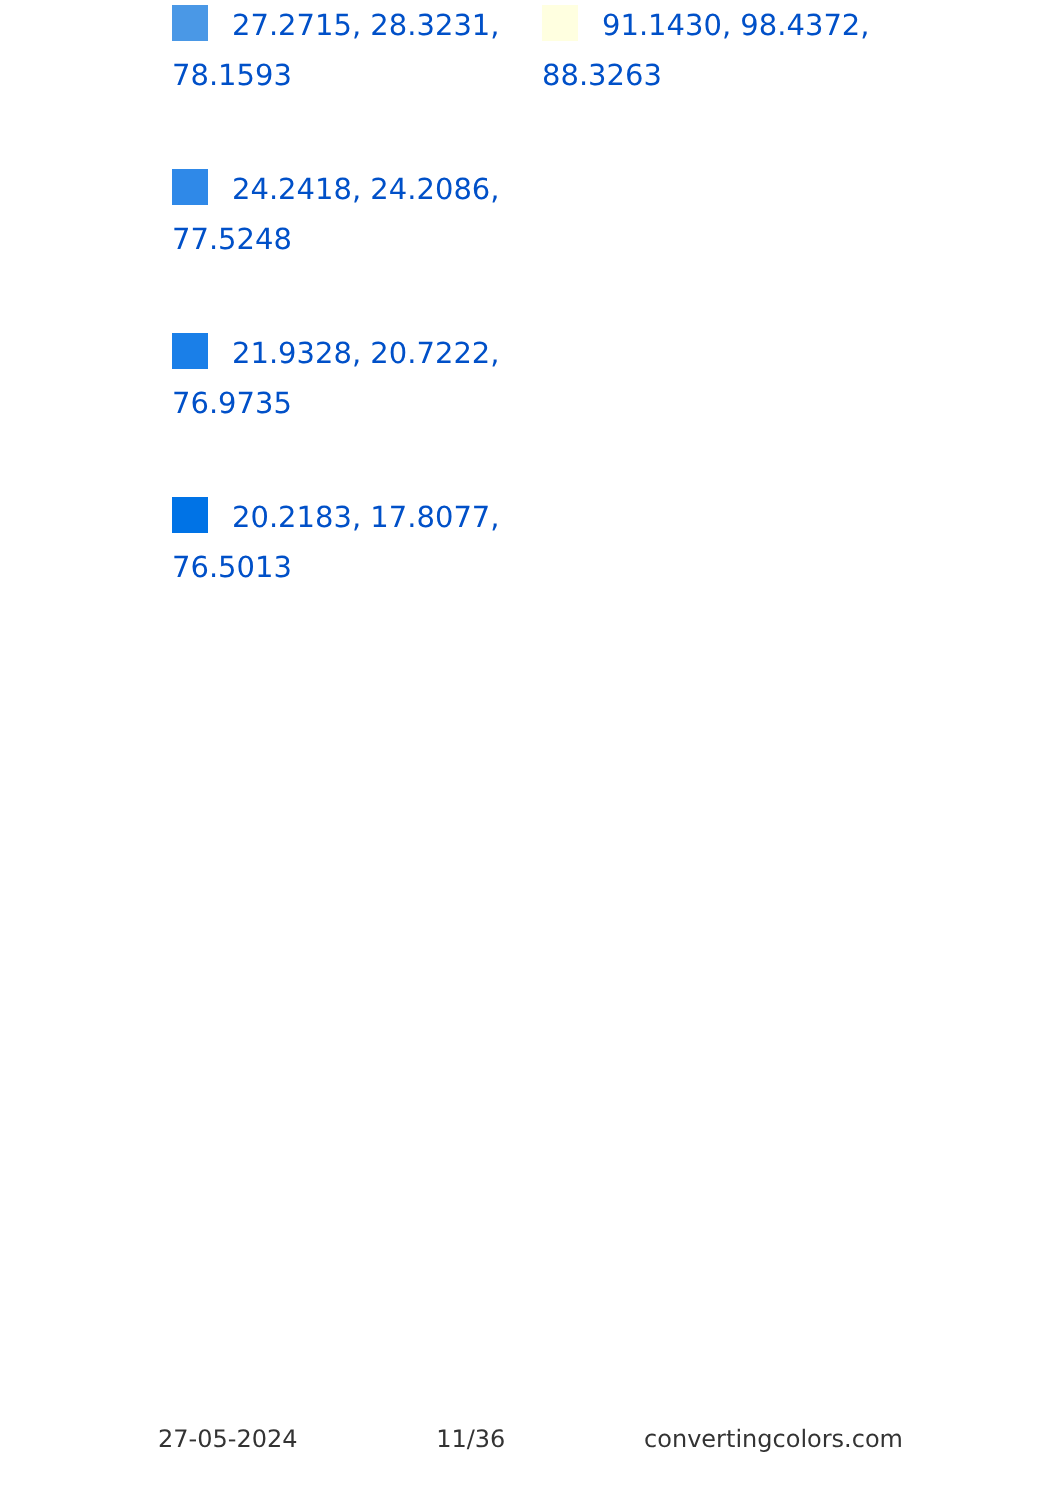27.2715, 28.3231, 78.1593
24.2418, 24.2086, 77.5248
21.9328, 20.7222, 76.9735
20.2183, 17.8077, 76.5013
91.1430, 98.4372, 88.3263
27-05-2024 11/36 convertingcolors.com